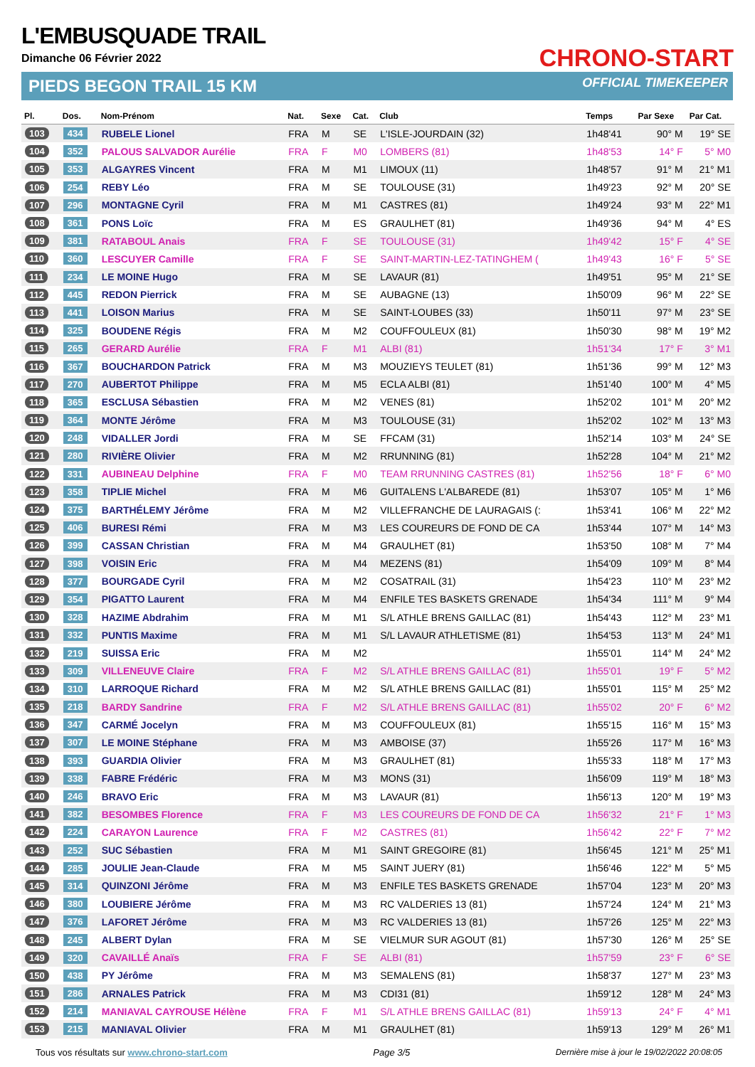L'EMBUSQUADE TRAIL
Dimanche 06 Février 2022
PIEDS BEGON TRAIL 15 KM
CHRONO-START
OFFICIAL TIMEKEEPER
| Pl. | Dos. | Nom-Prénom | Nat. | Sexe | Cat. | Club | Temps | Par Sexe | Par Cat. |
| --- | --- | --- | --- | --- | --- | --- | --- | --- | --- |
| 103 | 434 | RUBELE Lionel | FRA | M | SE | L'ISLE-JOURDAIN (32) | 1h48'41 | 90° M | 19° SE |
| 104 | 352 | PALOUS SALVADOR Aurélie | FRA | F | M0 | LOMBERS (81) | 1h48'53 | 14° F | 5° M0 |
| 105 | 353 | ALGAYRES Vincent | FRA | M | M1 | LIMOUX (11) | 1h48'57 | 91° M | 21° M1 |
| 106 | 254 | REBY Léo | FRA | M | SE | TOULOUSE (31) | 1h49'23 | 92° M | 20° SE |
| 107 | 296 | MONTAGNE Cyril | FRA | M | M1 | CASTRES (81) | 1h49'24 | 93° M | 22° M1 |
| 108 | 361 | PONS Loïc | FRA | M | ES | GRAULHET (81) | 1h49'36 | 94° M | 4° ES |
| 109 | 381 | RATABOUL Anais | FRA | F | SE | TOULOUSE (31) | 1h49'42 | 15° F | 4° SE |
| 110 | 360 | LESCUYER Camille | FRA | F | SE | SAINT-MARTIN-LEZ-TATINGHEM ( | 1h49'43 | 16° F | 5° SE |
| 111 | 234 | LE MOINE Hugo | FRA | M | SE | LAVAUR (81) | 1h49'51 | 95° M | 21° SE |
| 112 | 445 | REDON Pierrick | FRA | M | SE | AUBAGNE (13) | 1h50'09 | 96° M | 22° SE |
| 113 | 441 | LOISON Marius | FRA | M | SE | SAINT-LOUBES (33) | 1h50'11 | 97° M | 23° SE |
| 114 | 325 | BOUDENE Régis | FRA | M | M2 | COUFFOULEUX (81) | 1h50'30 | 98° M | 19° M2 |
| 115 | 265 | GERARD Aurélie | FRA | F | M1 | ALBI (81) | 1h51'34 | 17° F | 3° M1 |
| 116 | 367 | BOUCHARDON Patrick | FRA | M | M3 | MOUZIEYS TEULET (81) | 1h51'36 | 99° M | 12° M3 |
| 117 | 270 | AUBERTOT Philippe | FRA | M | M5 | ECLA ALBI (81) | 1h51'40 | 100° M | 4° M5 |
| 118 | 365 | ESCLUSA Sébastien | FRA | M | M2 | VENES (81) | 1h52'02 | 101° M | 20° M2 |
| 119 | 364 | MONTE Jérôme | FRA | M | M3 | TOULOUSE (31) | 1h52'02 | 102° M | 13° M3 |
| 120 | 248 | VIDALLER Jordi | FRA | M | SE | FFCAM (31) | 1h52'14 | 103° M | 24° SE |
| 121 | 280 | RIVIÈRE Olivier | FRA | M | M2 | RRUNNING (81) | 1h52'28 | 104° M | 21° M2 |
| 122 | 331 | AUBINEAU Delphine | FRA | F | M0 | TEAM RRUNNING CASTRES (81) | 1h52'56 | 18° F | 6° M0 |
| 123 | 358 | TIPLIE Michel | FRA | M | M6 | GUITALENS L'ALBAREDE (81) | 1h53'07 | 105° M | 1° M6 |
| 124 | 375 | BARTHÉLEMY Jérôme | FRA | M | M2 | VILLEFRANCHE DE LAURAGAIS (: | 1h53'41 | 106° M | 22° M2 |
| 125 | 406 | BURESI Rémi | FRA | M | M3 | LES COUREURS DE FOND DE CA | 1h53'44 | 107° M | 14° M3 |
| 126 | 399 | CASSAN Christian | FRA | M | M4 | GRAULHET (81) | 1h53'50 | 108° M | 7° M4 |
| 127 | 398 | VOISIN Eric | FRA | M | M4 | MEZENS (81) | 1h54'09 | 109° M | 8° M4 |
| 128 | 377 | BOURGADE Cyril | FRA | M | M2 | COSATRAIL (31) | 1h54'23 | 110° M | 23° M2 |
| 129 | 354 | PIGATTO Laurent | FRA | M | M4 | ENFILE TES BASKETS GRENADE | 1h54'34 | 111° M | 9° M4 |
| 130 | 328 | HAZIME Abdrahim | FRA | M | M1 | S/L ATHLE BRENS GAILLAC (81) | 1h54'43 | 112° M | 23° M1 |
| 131 | 332 | PUNTIS Maxime | FRA | M | M1 | S/L LAVAUR ATHLETISME (81) | 1h54'53 | 113° M | 24° M1 |
| 132 | 219 | SUISSA Eric | FRA | M | M2 | | 1h55'01 | 114° M | 24° M2 |
| 133 | 309 | VILLENEUVE Claire | FRA | F | M2 | S/L ATHLE BRENS GAILLAC (81) | 1h55'01 | 19° F | 5° M2 |
| 134 | 310 | LARROQUE Richard | FRA | M | M2 | S/L ATHLE BRENS GAILLAC (81) | 1h55'01 | 115° M | 25° M2 |
| 135 | 218 | BARDY Sandrine | FRA | F | M2 | S/L ATHLE BRENS GAILLAC (81) | 1h55'02 | 20° F | 6° M2 |
| 136 | 347 | CARMÉ Jocelyn | FRA | M | M3 | COUFFOULEUX (81) | 1h55'15 | 116° M | 15° M3 |
| 137 | 307 | LE MOINE Stéphane | FRA | M | M3 | AMBOISE (37) | 1h55'26 | 117° M | 16° M3 |
| 138 | 393 | GUARDIA Olivier | FRA | M | M3 | GRAULHET (81) | 1h55'33 | 118° M | 17° M3 |
| 139 | 338 | FABRE Frédéric | FRA | M | M3 | MONS (31) | 1h56'09 | 119° M | 18° M3 |
| 140 | 246 | BRAVO Eric | FRA | M | M3 | LAVAUR (81) | 1h56'13 | 120° M | 19° M3 |
| 141 | 382 | BESOMBES Florence | FRA | F | M3 | LES COUREURS DE FOND DE CA | 1h56'32 | 21° F | 1° M3 |
| 142 | 224 | CARAYON Laurence | FRA | F | M2 | CASTRES (81) | 1h56'42 | 22° F | 7° M2 |
| 143 | 252 | SUC Sébastien | FRA | M | M1 | SAINT GREGOIRE (81) | 1h56'45 | 121° M | 25° M1 |
| 144 | 285 | JOULIE Jean-Claude | FRA | M | M5 | SAINT JUERY (81) | 1h56'46 | 122° M | 5° M5 |
| 145 | 314 | QUINZONI Jérôme | FRA | M | M3 | ENFILE TES BASKETS GRENADE | 1h57'04 | 123° M | 20° M3 |
| 146 | 380 | LOUBIERE Jérôme | FRA | M | M3 | RC VALDERIES 13 (81) | 1h57'24 | 124° M | 21° M3 |
| 147 | 376 | LAFORET Jérôme | FRA | M | M3 | RC VALDERIES 13 (81) | 1h57'26 | 125° M | 22° M3 |
| 148 | 245 | ALBERT Dylan | FRA | M | SE | VIELMUR SUR AGOUT (81) | 1h57'30 | 126° M | 25° SE |
| 149 | 320 | CAVAILLÉ Anaïs | FRA | F | SE | ALBI (81) | 1h57'59 | 23° F | 6° SE |
| 150 | 438 | PY Jérôme | FRA | M | M3 | SEMALENS (81) | 1h58'37 | 127° M | 23° M3 |
| 151 | 286 | ARNALES Patrick | FRA | M | M3 | CDI31 (81) | 1h59'12 | 128° M | 24° M3 |
| 152 | 214 | MANIAVAL CAYROUSE Hélène | FRA | F | M1 | S/L ATHLE BRENS GAILLAC (81) | 1h59'13 | 24° F | 4° M1 |
| 153 | 215 | MANIAVAL Olivier | FRA | M | M1 | GRAULHET (81) | 1h59'13 | 129° M | 26° M1 |
Tous vos résultats sur www.chrono-start.com Page 3/5 Dernière mise à jour le 19/02/2022 20:08:05